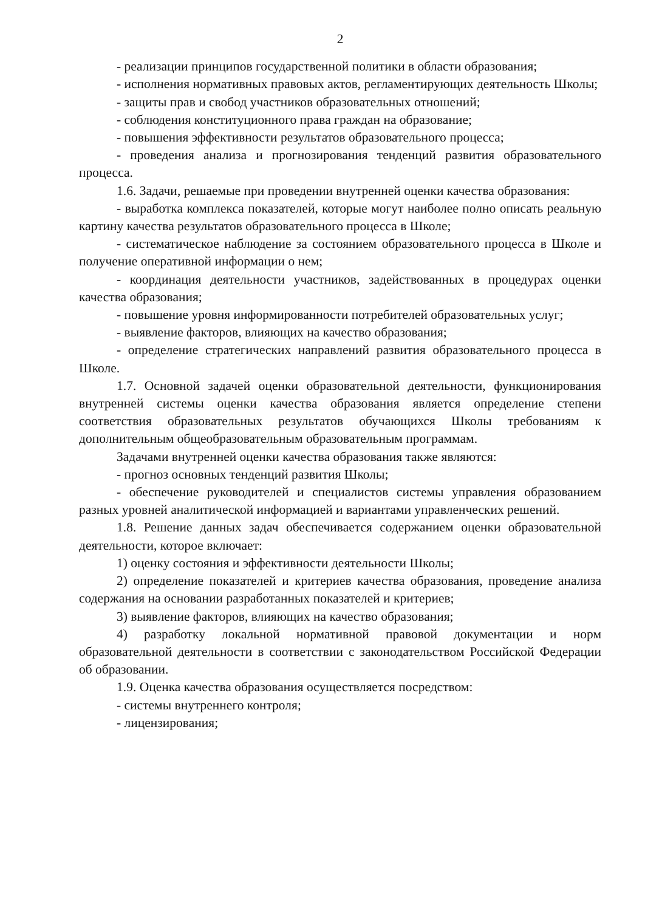2
- реализации принципов государственной политики в области образования;
- исполнения нормативных правовых актов, регламентирующих деятельность Школы;
- защиты прав и свобод участников образовательных отношений;
- соблюдения конституционного права граждан на образование;
- повышения эффективности результатов образовательного процесса;
- проведения анализа и прогнозирования тенденций развития образовательного процесса.
1.6. Задачи, решаемые при проведении внутренней оценки качества образования:
- выработка комплекса показателей, которые могут наиболее полно описать реальную картину качества результатов образовательного процесса в Школе;
- систематическое наблюдение за состоянием образовательного процесса в Школе и получение оперативной информации о нем;
- координация деятельности участников, задействованных в процедурах оценки качества образования;
- повышение уровня информированности потребителей образовательных услуг;
- выявление факторов, влияющих на качество образования;
- определение стратегических направлений развития образовательного процесса в Школе.
1.7. Основной задачей оценки образовательной деятельности, функционирования внутренней системы оценки качества образования является определение степени соответствия образовательных результатов обучающихся Школы требованиям к дополнительным общеобразовательным образовательным программам.
Задачами внутренней оценки качества образования также являются:
- прогноз основных тенденций развития Школы;
- обеспечение руководителей и специалистов системы управления образованием разных уровней аналитической информацией и вариантами управленческих решений.
1.8. Решение данных задач обеспечивается содержанием оценки образовательной деятельности, которое включает:
1) оценку состояния и эффективности деятельности Школы;
2) определение показателей и критериев качества образования, проведение анализа содержания на основании разработанных показателей и критериев;
3) выявление факторов, влияющих на качество образования;
4) разработку локальной нормативной правовой документации и норм образовательной деятельности в соответствии с законодательством Российской Федерации об образовании.
1.9. Оценка качества образования осуществляется посредством:
- системы внутреннего контроля;
- лицензирования;